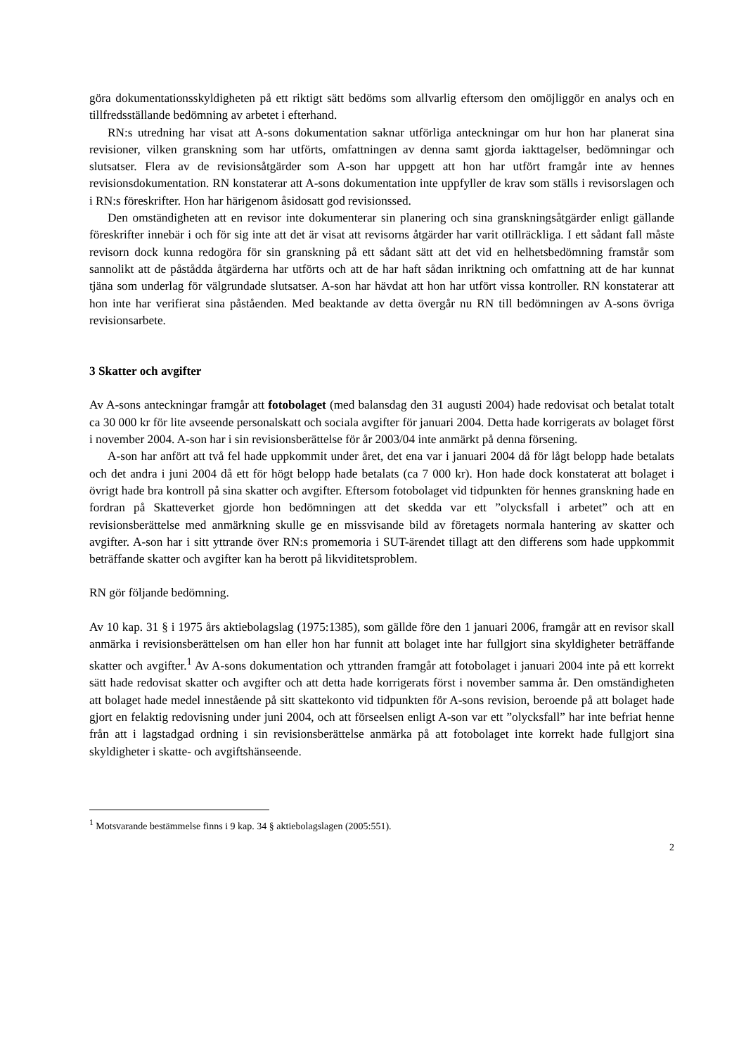göra dokumentationsskyldigheten på ett riktigt sätt bedöms som allvarlig eftersom den omöjliggör en analys och en tillfredsställande bedömning av arbetet i efterhand.
RN:s utredning har visat att A-sons dokumentation saknar utförliga anteckningar om hur hon har planerat sina revisioner, vilken granskning som har utförts, omfattningen av denna samt gjorda iakttagelser, bedömningar och slutsatser. Flera av de revisionsåtgärder som A-son har uppgett att hon har utfört framgår inte av hennes revisionsdokumentation. RN konstaterar att A-sons dokumentation inte uppfyller de krav som ställs i revisorslagen och i RN:s föreskrifter. Hon har härigenom åsidosatt god revisionssed.
Den omständigheten att en revisor inte dokumenterar sin planering och sina granskningsåtgärder enligt gällande föreskrifter innebär i och för sig inte att det är visat att revisorns åtgärder har varit otillräckliga. I ett sådant fall måste revisorn dock kunna redogöra för sin granskning på ett sådant sätt att det vid en helhetsbedömning framstår som sannolikt att de påstådda åtgärderna har utförts och att de har haft sådan inriktning och omfattning att de har kunnat tjäna som underlag för välgrundade slutsatser. A-son har hävdat att hon har utfört vissa kontroller. RN konstaterar att hon inte har verifierat sina påståenden. Med beaktande av detta övergår nu RN till bedömningen av A-sons övriga revisionsarbete.
3 Skatter och avgifter
Av A-sons anteckningar framgår att fotobolaget (med balansdag den 31 augusti 2004) hade redovisat och betalat totalt ca 30 000 kr för lite avseende personalskatt och sociala avgifter för januari 2004. Detta hade korrigerats av bolaget först i november 2004. A-son har i sin revisionsberättelse för år 2003/04 inte anmärkt på denna försening.
A-son har anfört att två fel hade uppkommit under året, det ena var i januari 2004 då för lågt belopp hade betalats och det andra i juni 2004 då ett för högt belopp hade betalats (ca 7 000 kr). Hon hade dock konstaterat att bolaget i övrigt hade bra kontroll på sina skatter och avgifter. Eftersom fotobolaget vid tidpunkten för hennes granskning hade en fordran på Skatteverket gjorde hon bedömningen att det skedda var ett ”olycksfall i arbetet” och att en revisionsberättelse med anmärkning skulle ge en missvisande bild av företagets normala hantering av skatter och avgifter. A-son har i sitt yttrande över RN:s promemoria i SUT-ärendet tillagt att den differens som hade uppkommit beträffande skatter och avgifter kan ha berott på likviditetsproblem.
RN gör följande bedömning.
Av 10 kap. 31 § i 1975 års aktiebolagslag (1975:1385), som gällde före den 1 januari 2006, framgår att en revisor skall anmärka i revisionsberättelsen om han eller hon har funnit att bolaget inte har fullgjort sina skyldigheter beträffande skatter och avgifter.<sup>1</sup> Av A-sons dokumentation och yttranden framgår att fotobolaget i januari 2004 inte på ett korrekt sätt hade redovisat skatter och avgifter och att detta hade korrigerats först i november samma år. Den omständigheten att bolaget hade medel innestående på sitt skattekonto vid tidpunkten för A-sons revision, beroende på att bolaget hade gjort en felaktig redovisning under juni 2004, och att förseelsen enligt A-son var ett ”olycksfall” har inte befriat henne från att i lagstadgad ordning i sin revisionsberättelse anmärka på att fotobolaget inte korrekt hade fullgjort sina skyldigheter i skatte- och avgiftshänseende.
<sup>1</sup> Motsvarande bestämmelse finns i 9 kap. 34 § aktiebolagslagen (2005:551).
2